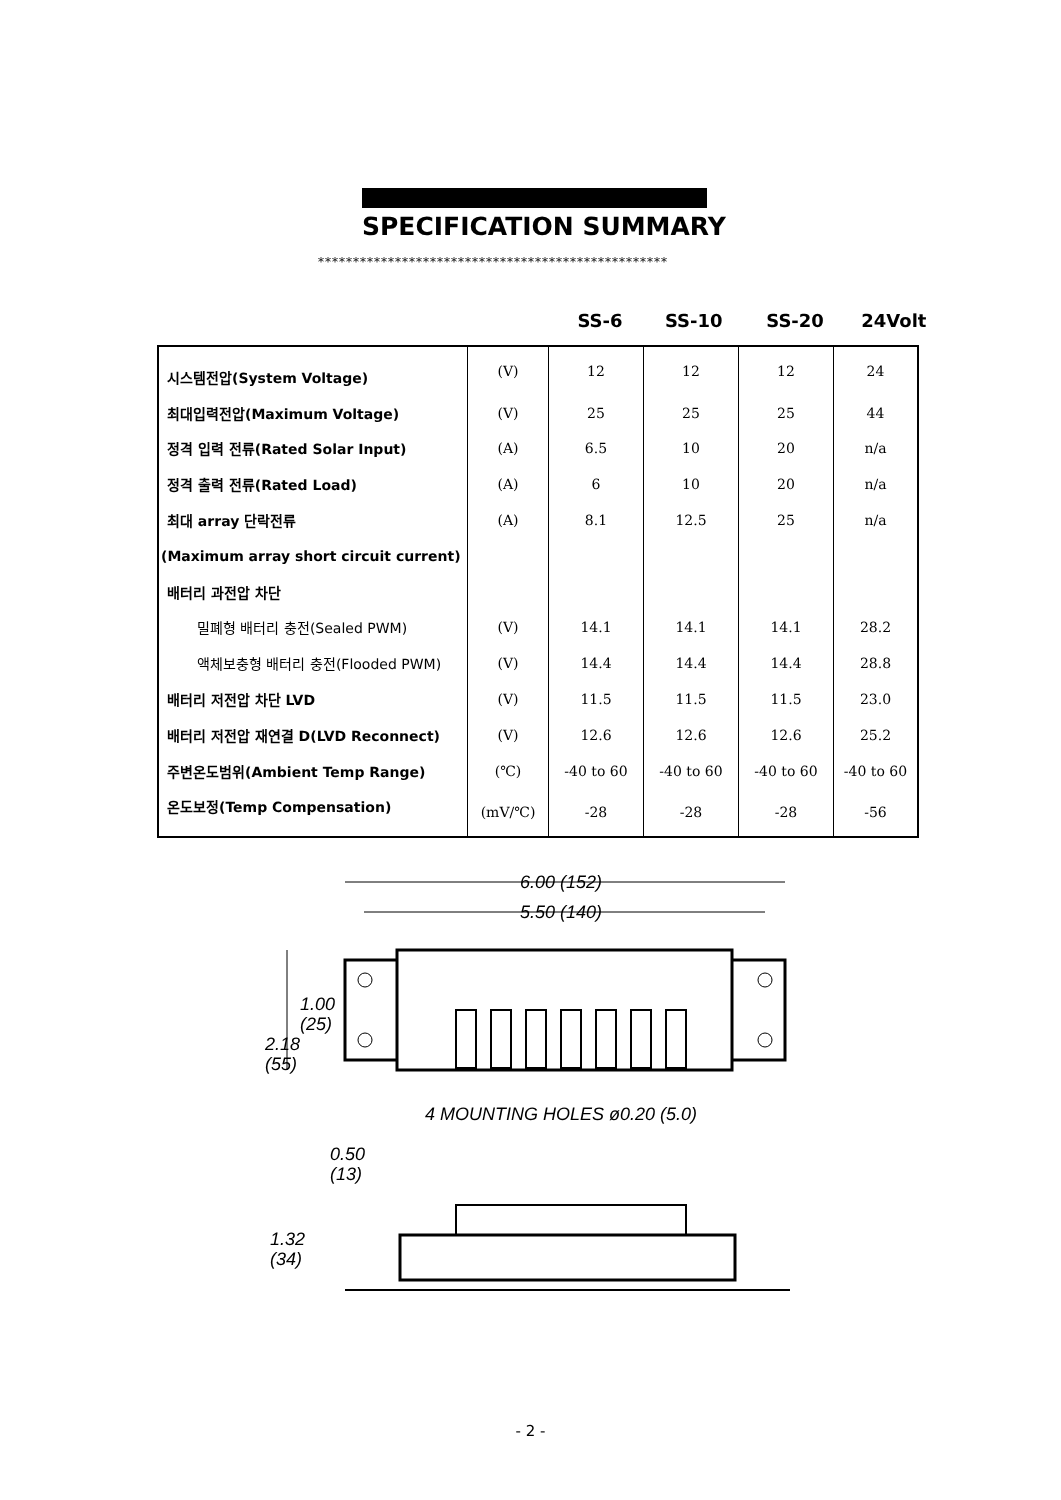SPECIFICATION SUMMARY
**************************************************
SS-6 SS-10 SS-20 24Volt
| 시스템전압(System Voltage) | (V) | 12 | 12 | 12 | 24 |
| 최대입력전압(Maximum Voltage) | (V) | 25 | 25 | 25 | 44 |
| 정격 입력 전류(Rated Solar Input) | (A) | 6.5 | 10 | 20 | n/a |
| 정격 출력 전류(Rated Load) | (A) | 6 | 10 | 20 | n/a |
| 최대 array 단락전류 | (A) | 8.1 | 12.5 | 25 | n/a |
| (Maximum array short circuit current) | | | | | |
| 배터리 과전압 차단 | | | | | |
| 밀폐형 배터리 충전(Sealed PWM) | (V) | 14.1 | 14.1 | 14.1 | 28.2 |
| 액체보충형 배터리 충전(Flooded PWM) | (V) | 14.4 | 14.4 | 14.4 | 28.8 |
| 배터리 저전압 차단 LVD | (V) | 11.5 | 11.5 | 11.5 | 23.0 |
| 배터리 저전압 재연결 D(LVD Reconnect) | (V) | 12.6 | 12.6 | 12.6 | 25.2 |
| 주변온도범위(Ambient Temp Range) | (℃) | -40 to 60 | -40 to 60 | -40 to 60 | -40 to 60 |
| 온도보정(Temp Compensation) | (mV/℃) | -28 | -28 | -28 | -56 |
6.00 (152)
5.50 (140)
1.00
(25)
2.18
(55)
4 MOUNTING HOLES ø0.20 (5.0)
0.50
(13)
1.32
(34)
- 2 -